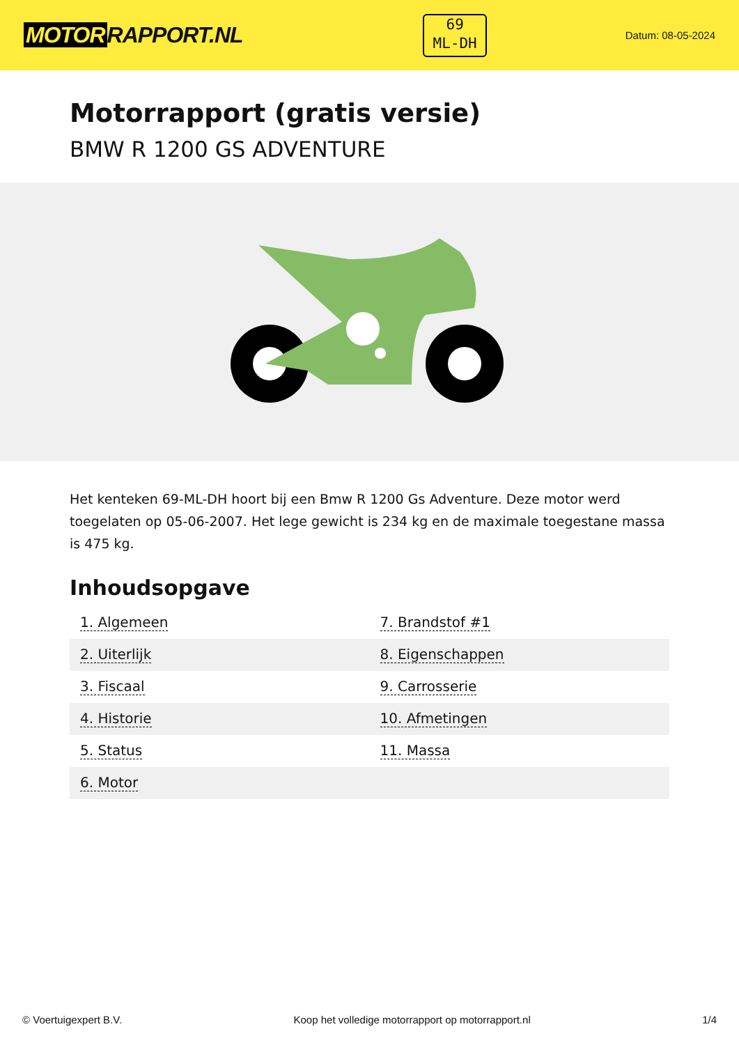MOTOR RAPPORT.NL
69
ML-DH
Datum: 08-05-2024
Motorrapport (gratis versie)
BMW R 1200 GS ADVENTURE
Het kenteken 69-ML-DH hoort bij een Bmw R 1200 Gs Adventure. Deze motor werd toegelaten op 05-06-2007. Het lege gewicht is 234 kg en de maximale toegestane massa is 475 kg.
Inhoudsopgave
| 1. Algemeen | 7. Brandstof #1 |
| 2. Uiterlijk | 8. Eigenschappen |
| 3. Fiscaal | 9. Carrosserie |
| 4. Historie | 10. Afmetingen |
| 5. Status | 11. Massa |
| 6. Motor | |
© Voertuigexpert B.V. Koop het volledige motorrapport op motorrapport.nl 1/4